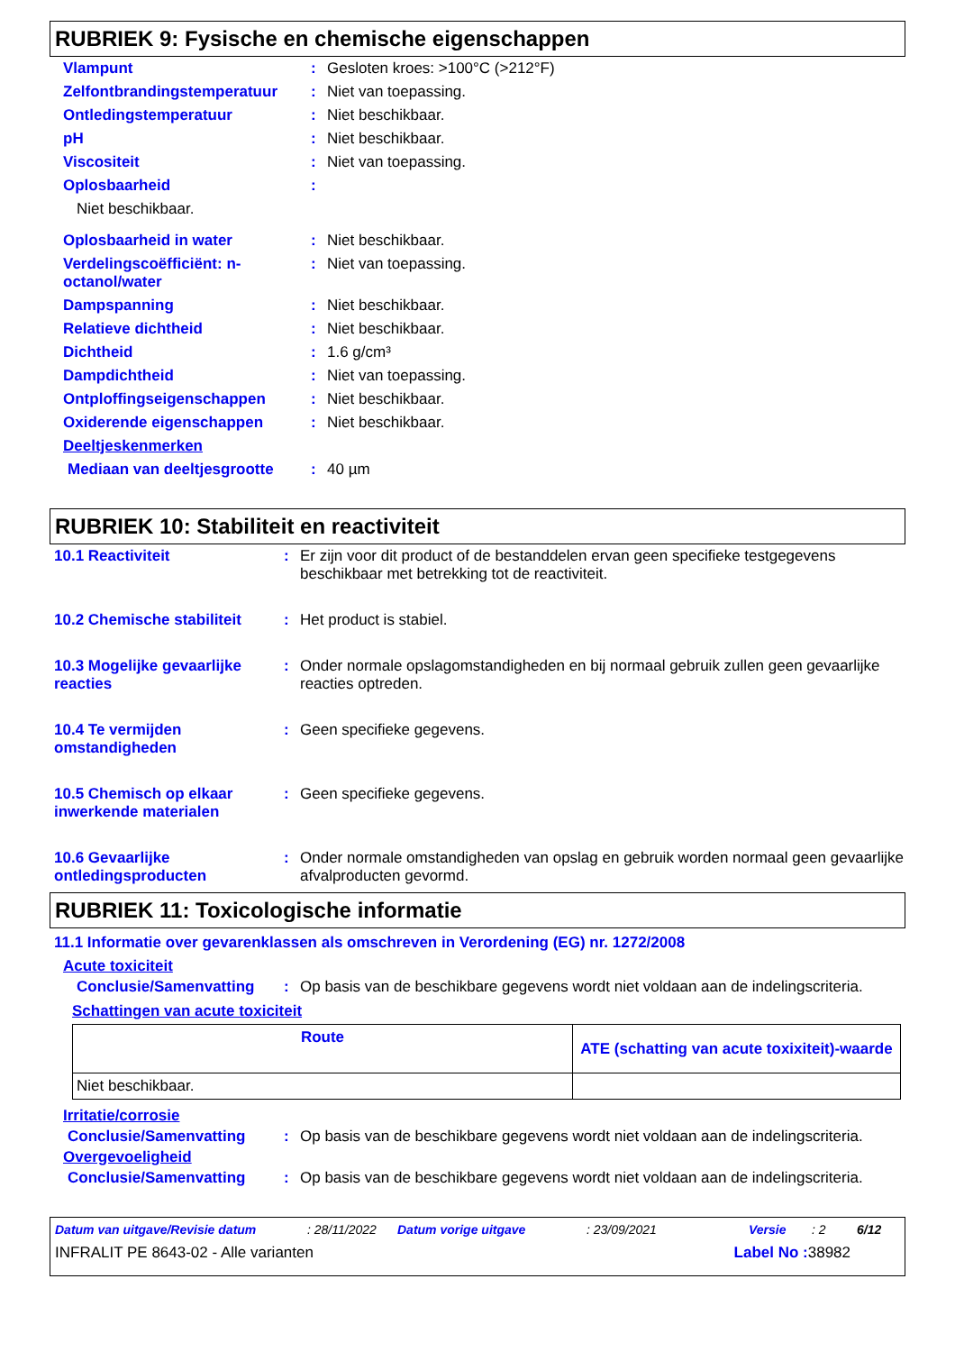RUBRIEK 9: Fysische en chemische eigenschappen
| Vlampunt | : | Gesloten kroes: >100°C (>212°F) |
| Zelfontbrandingstemperatuur | : | Niet van toepassing. |
| Ontledingstemperatuur | : | Niet beschikbaar. |
| pH | : | Niet beschikbaar. |
| Viscositeit | : | Niet van toepassing. |
| Oplosbaarheid | : | |
| Niet beschikbaar. | | |
| Oplosbaarheid in water | : | Niet beschikbaar. |
| Verdelingscoëfficiënt: n-octanol/water | : | Niet van toepassing. |
| Dampspanning | : | Niet beschikbaar. |
| Relatieve dichtheid | : | Niet beschikbaar. |
| Dichtheid | : | 1.6 g/cm³ |
| Dampdichtheid | : | Niet van toepassing. |
| Ontploffingseigenschappen | : | Niet beschikbaar. |
| Oxiderende eigenschappen | : | Niet beschikbaar. |
| Deeltjeskenmerken | | |
| Mediaan van deeltjesgrootte | : | 40 µm |
RUBRIEK 10: Stabiliteit en reactiviteit
| 10.1 Reactiviteit | : | Er zijn voor dit product of de bestanddelen ervan geen specifieke testgegevens beschikbaar met betrekking tot de reactiviteit. |
| 10.2 Chemische stabiliteit | : | Het product is stabiel. |
| 10.3 Mogelijke gevaarlijke reacties | : | Onder normale opslagomstandigheden en bij normaal gebruik zullen geen gevaarlijke reacties optreden. |
| 10.4 Te vermijden omstandigheden | : | Geen specifieke gegevens. |
| 10.5 Chemisch op elkaar inwerkende materialen | : | Geen specifieke gegevens. |
| 10.6 Gevaarlijke ontledingsproducten | : | Onder normale omstandigheden van opslag en gebruik worden normaal geen gevaarlijke afvalproducten gevormd. |
RUBRIEK 11: Toxicologische informatie
11.1 Informatie over gevarenklassen als omschreven in Verordening (EG) nr. 1272/2008
Acute toxiciteit
| Conclusie/Samenvatting | : | Op basis van de beschikbare gegevens wordt niet voldaan aan de indelingscriteria. |
Schattingen van acute toxiciteit
| Route | ATE (schatting van acute toxixiteit)-waarde |
| --- | --- |
| Niet beschikbaar. | |
Irritatie/corrosie
| Conclusie/Samenvatting | : | Op basis van de beschikbare gegevens wordt niet voldaan aan de indelingscriteria. |
Overgevoeligheid
| Conclusie/Samenvatting | : | Op basis van de beschikbare gegevens wordt niet voldaan aan de indelingscriteria. |
Datum van uitgave/Revisie datum: 28/11/2022 Datum vorige uitgave: 23/09/2021 Versie: 2 6/12
INFRALIT PE 8643-02 - Alle varianten Label No : 38982